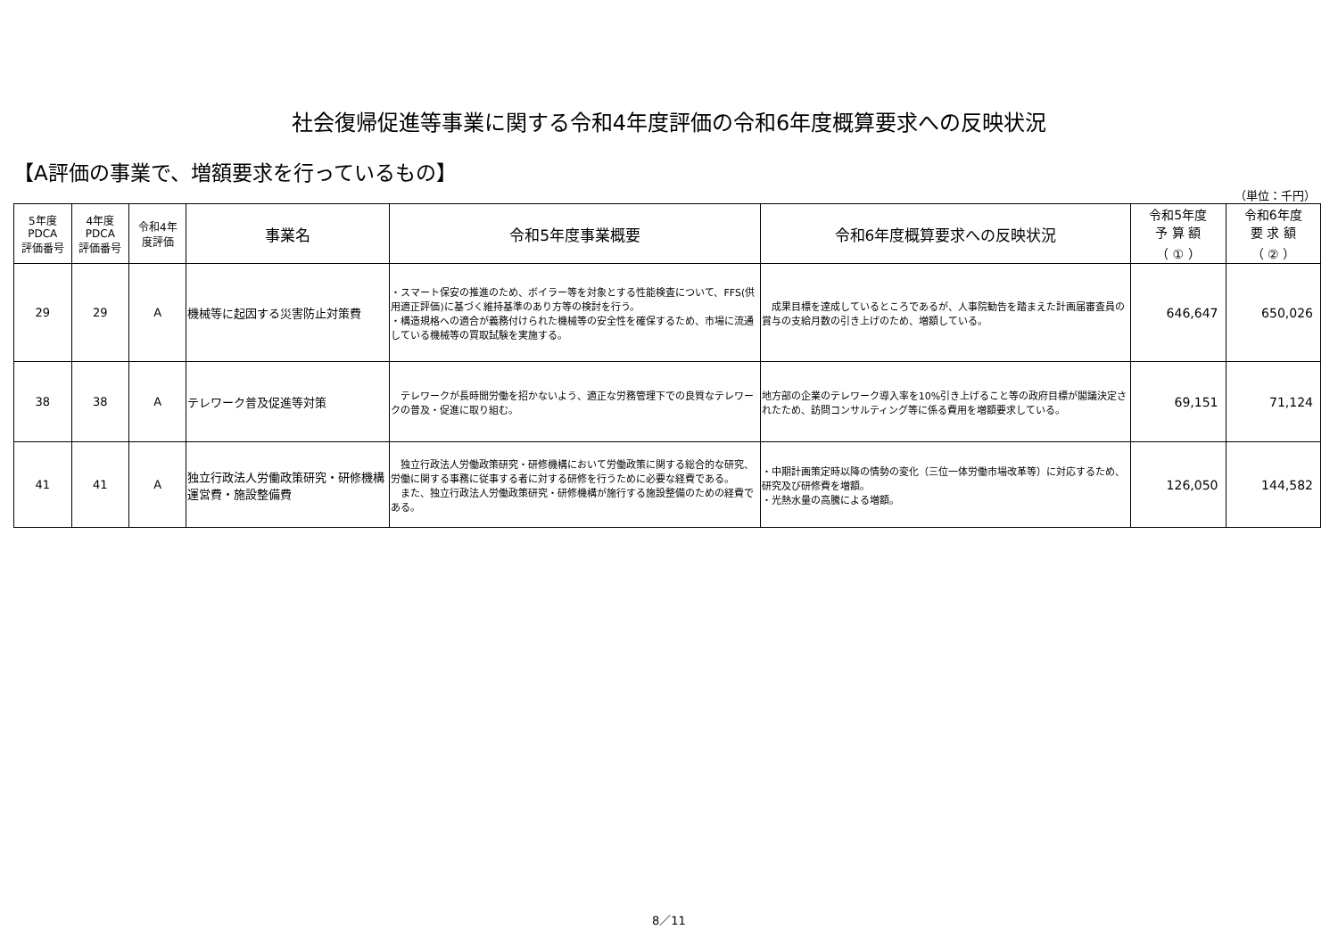社会復帰促進等事業に関する令和4年度評価の令和6年度概算要求への反映状況
【A評価の事業で、増額要求を行っているもの】
（単位：千円）
| 5年度 PDCA 評価番号 | 4年度 PDCA 評価番号 | 令和4年 度評価 | 事業名 | 令和5年度事業概要 | 令和6年度概算要求への反映状況 | 令和5年度 予 算 額 （ ① ） | 令和6年度 要 求 額 （ ② ） |
| --- | --- | --- | --- | --- | --- | --- | --- |
| 29 | 29 | A | 機械等に起因する災害防止対策費 | ・スマート保安の推進のため、ボイラー等を対象とする性能検査について、FFS(供用適正評価)に基づく維持基準のあり方等の検討を行う。 ・構造規格への適合が義務付けられた機械等の安全性を確保するため、市場に流通している機械等の買取試験を実施する。 | 成果目標を達成しているところであるが、人事院勧告を踏まえた計画届審査員の賞与の支給月数の引き上げのため、増額している。 | 646,647 | 650,026 |
| 38 | 38 | A | テレワーク普及促進等対策 | テレワークが長時間労働を招かないよう、適正な労務管理下での良質なテレワークの普及・促進に取り組む。 | 地方部の企業のテレワーク導入率を10%引き上げること等の政府目標が閣議決定されたため、訪問コンサルティング等に係る費用を増額要求している。 | 69,151 | 71,124 |
| 41 | 41 | A | 独立行政法人労働政策研究・研修機構運営費・施設整備費 | 独立行政法人労働政策研究・研修機構において労働政策に関する総合的な研究、労働に関する事務に従事する者に対する研修を行うために必要な経費である。 また、独立行政法人労働政策研究・研修機構が施行する施設整備のための経費である。 | ・中期計画策定時以降の情勢の変化（三位一体労働市場改革等）に対応するため、研究及び研修費を増額。 ・光熱水量の高騰による増額。 | 126,050 | 144,582 |
8／11